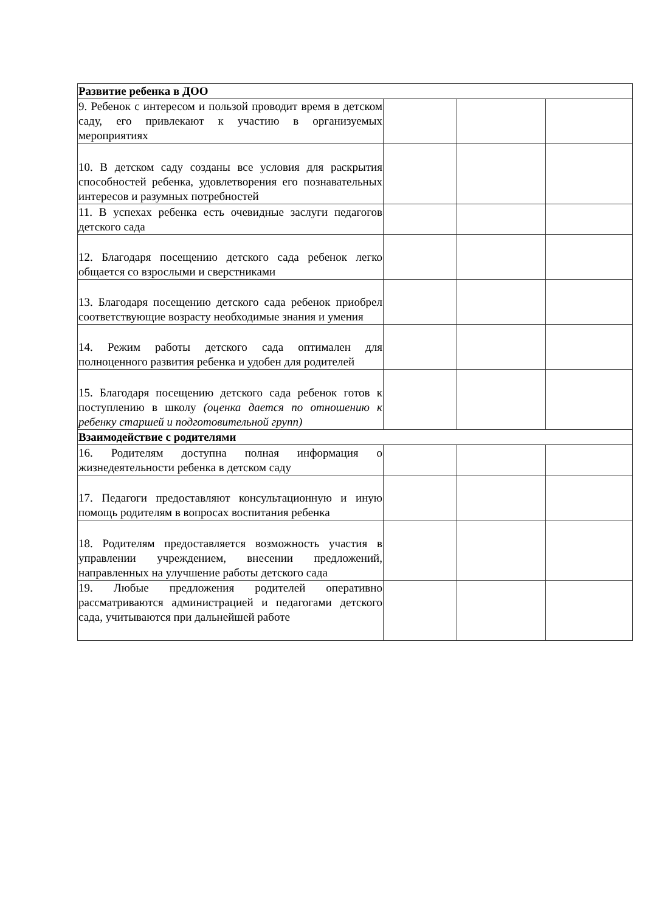| Развитие ребенка в ДОО | | | |
| 9. Ребенок с интересом и пользой проводит время в детском саду, его привлекают к участию в организуемых мероприятиях | | | |
| 10. В детском саду созданы все условия для раскрытия способностей ребенка, удовлетворения его познавательных интересов и разумных потребностей | | | |
| 11. В успехах ребенка есть очевидные заслуги педагогов детского сада | | | |
| 12. Благодаря посещению детского сада ребенок легко общается со взрослыми и сверстниками | | | |
| 13. Благодаря посещению детского сада ребенок приобрел соответствующие возрасту необходимые знания и умения | | | |
| 14. Режим работы детского сада оптимален для полноценного развития ребенка и удобен для родителей | | | |
| 15. Благодаря посещению детского сада ребенок готов к поступлению в школу (оценка дается по отношению к ребенку старшей и подготовительной групп) | | | |
| Взаимодействие с родителями | | | |
| 16. Родителям доступна полная информация о жизнедеятельности ребенка в детском саду | | | |
| 17. Педагоги предоставляют консультационную и иную помощь родителям в вопросах воспитания ребенка | | | |
| 18. Родителям предоставляется возможность участия в управлении учреждением, внесении предложений, направленных на улучшение работы детского сада | | | |
| 19. Любые предложения родителей оперативно рассматриваются администрацией и педагогами детского сада, учитываются при дальнейшей работе | | | |